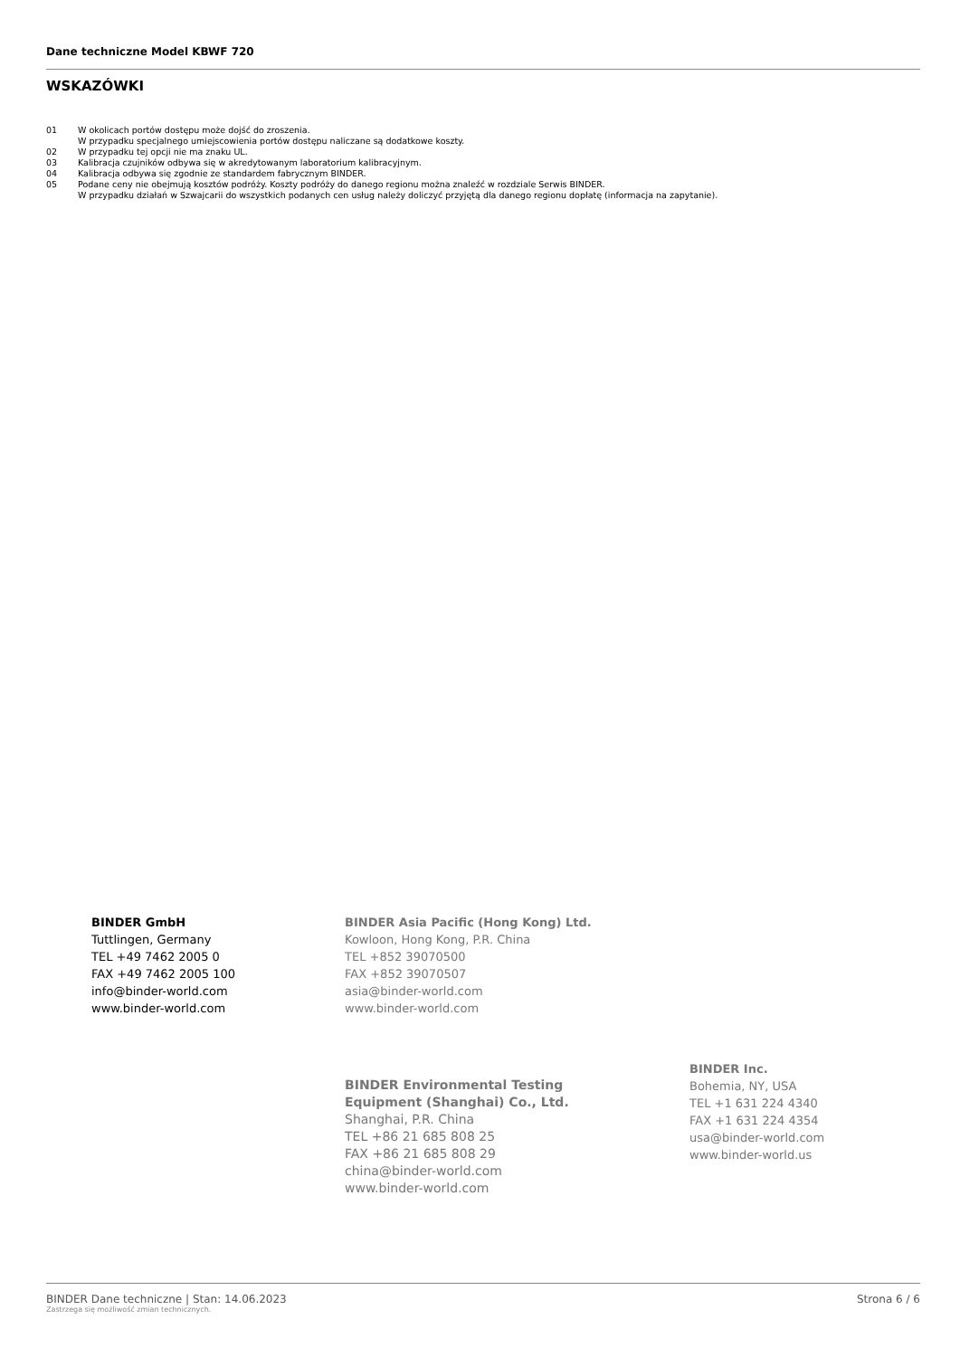Dane techniczne Model KBWF 720
WSKAZÓWKI
01 W okolicach portów dostępu może dojść do zroszenia.
W przypadku specjalnego umiejscowienia portów dostępu naliczane są dodatkowe koszty.
02 W przypadku tej opcji nie ma znaku UL.
03 Kalibracja czujników odbywa się w akredytowanym laboratorium kalibracyjnym.
04 Kalibracja odbywa się zgodnie ze standardem fabrycznym BINDER.
05 Podane ceny nie obejmują kosztów podróży. Koszty podróży do danego regionu można znaleźć w rozdziale Serwis BINDER.
W przypadku działań w Szwajcarii do wszystkich podanych cen usług należy doliczyć przyjętą dla danego regionu dopłatę (informacja na zapytanie).
BINDER GmbH
Tuttlingen, Germany
TEL +49 7462 2005 0
FAX +49 7462 2005 100
info@binder-world.com
www.binder-world.com
BINDER Asia Pacific (Hong Kong) Ltd.
Kowloon, Hong Kong, P.R. China
TEL +852 39070500
FAX +852 39070507
asia@binder-world.com
www.binder-world.com
BINDER Environmental Testing
Equipment (Shanghai) Co., Ltd.
Shanghai, P.R. China
TEL +86 21 685 808 25
FAX +86 21 685 808 29
china@binder-world.com
www.binder-world.com
BINDER Inc.
Bohemia, NY, USA
TEL +1 631 224 4340
FAX +1 631 224 4354
usa@binder-world.com
www.binder-world.us
BINDER Dane techniczne | Stan: 14.06.2023
Zastrzega się możliwość zmian technicznych.
Strona 6 / 6